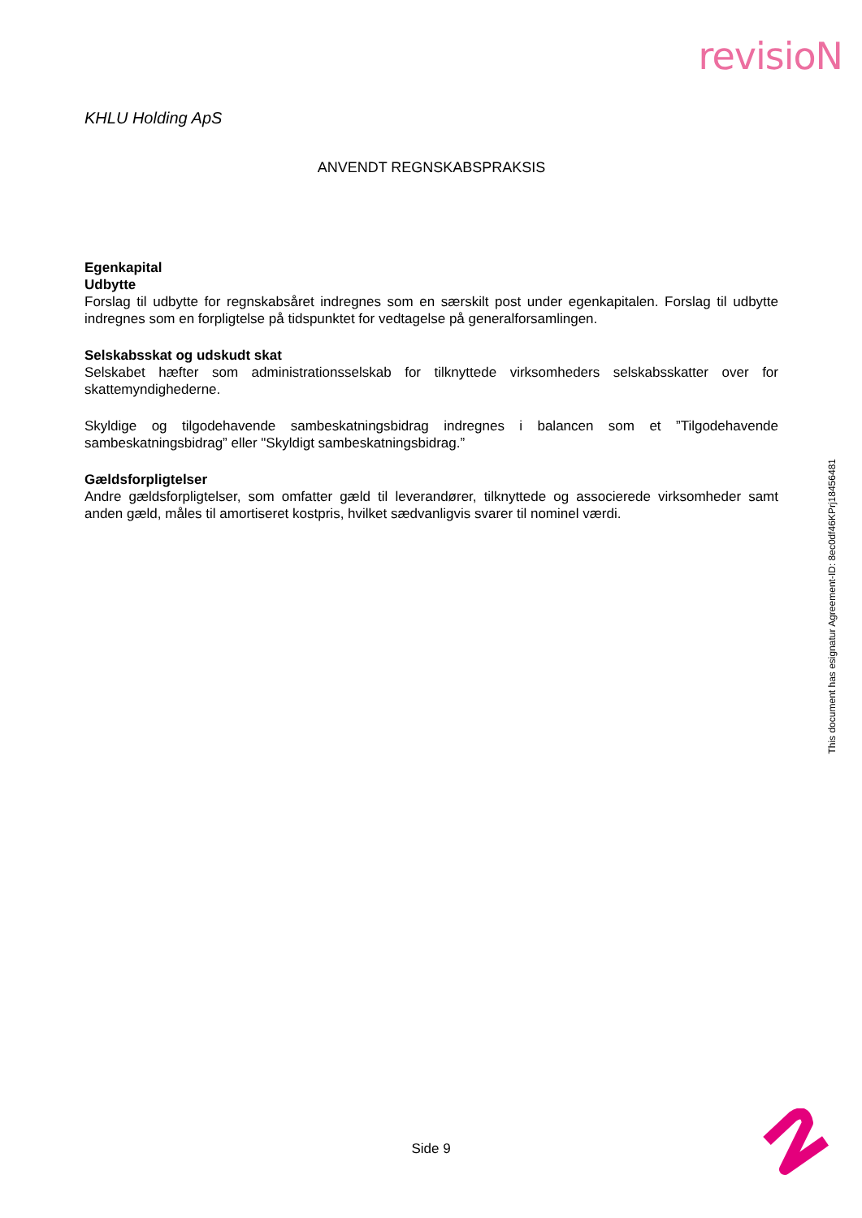revisioN
KHLU Holding ApS
ANVENDT REGNSKABSPRAKSIS
Egenkapital
Udbytte
Forslag til udbytte for regnskabsåret indregnes som en særskilt post under egenkapitalen. Forslag til udbytte indregnes som en forpligtelse på tidspunktet for vedtagelse på generalforsamlingen.
Selskabsskat og udskudt skat
Selskabet hæfter som administrationsselskab for tilknyttede virksomheders selskabsskatter over for skattemyndighederne.
Skyldige og tilgodehavende sambeskatningsbidrag indregnes i balancen som et ”Tilgodehavende sambeskatningsbidrag” eller "Skyldigt sambeskatningsbidrag.”
Gældsforpligtelser
Andre gældsforpligtelser, som omfatter gæld til leverandører, tilknyttede og associerede virksomheder samt anden gæld, måles til amortiseret kostpris, hvilket sædvanligvis svarer til nominel værdi.
This document has esignatur Agreement-ID: 8ec0df46KPrj18456481
Side 9